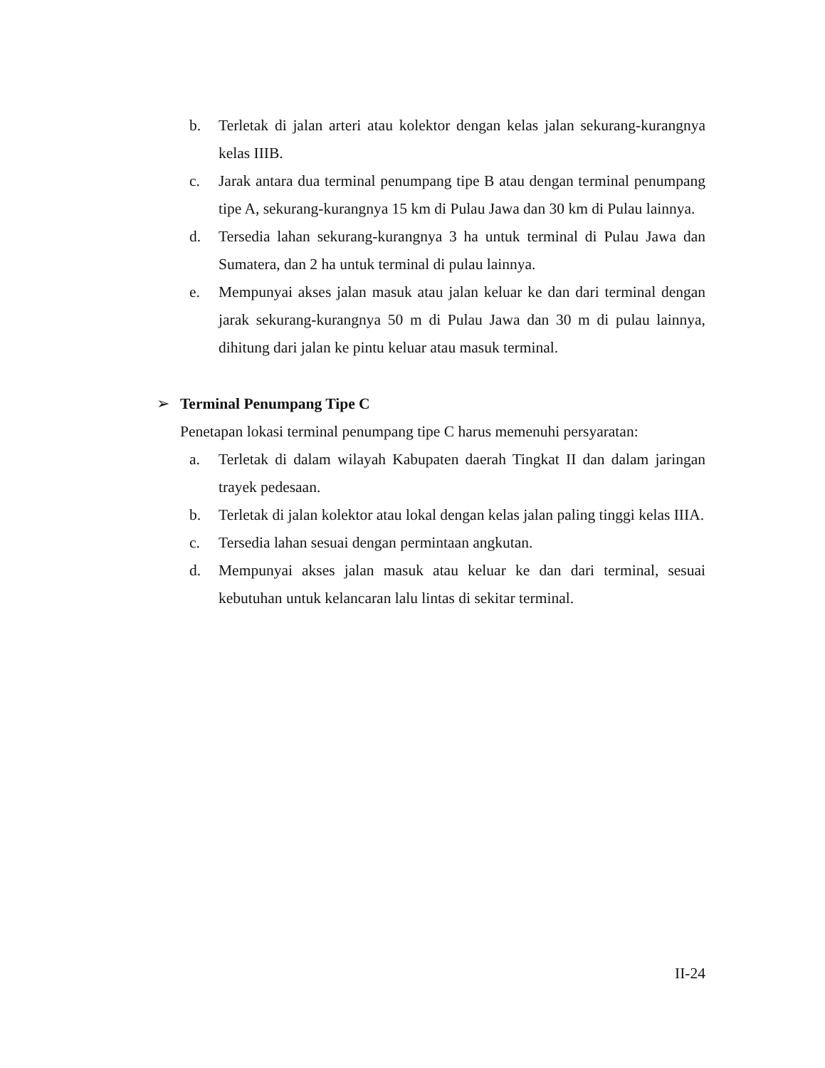b. Terletak di jalan arteri atau kolektor dengan kelas jalan sekurang-kurangnya kelas IIIB.
c. Jarak antara dua terminal penumpang tipe B atau dengan terminal penumpang tipe A, sekurang-kurangnya 15 km di Pulau Jawa dan 30 km di Pulau lainnya.
d. Tersedia lahan sekurang-kurangnya 3 ha untuk terminal di Pulau Jawa dan Sumatera, dan 2 ha untuk terminal di pulau lainnya.
e. Mempunyai akses jalan masuk atau jalan keluar ke dan dari terminal dengan jarak sekurang-kurangnya 50 m di Pulau Jawa dan 30 m di pulau lainnya, dihitung dari jalan ke pintu keluar atau masuk terminal.
➢ Terminal Penumpang Tipe C
Penetapan lokasi terminal penumpang tipe C harus memenuhi persyaratan:
a. Terletak di dalam wilayah Kabupaten daerah Tingkat II dan dalam jaringan trayek pedesaan.
b. Terletak di jalan kolektor atau lokal dengan kelas jalan paling tinggi kelas IIIA.
c. Tersedia lahan sesuai dengan permintaan angkutan.
d. Mempunyai akses jalan masuk atau keluar ke dan dari terminal, sesuai kebutuhan untuk kelancaran lalu lintas di sekitar terminal.
II-24